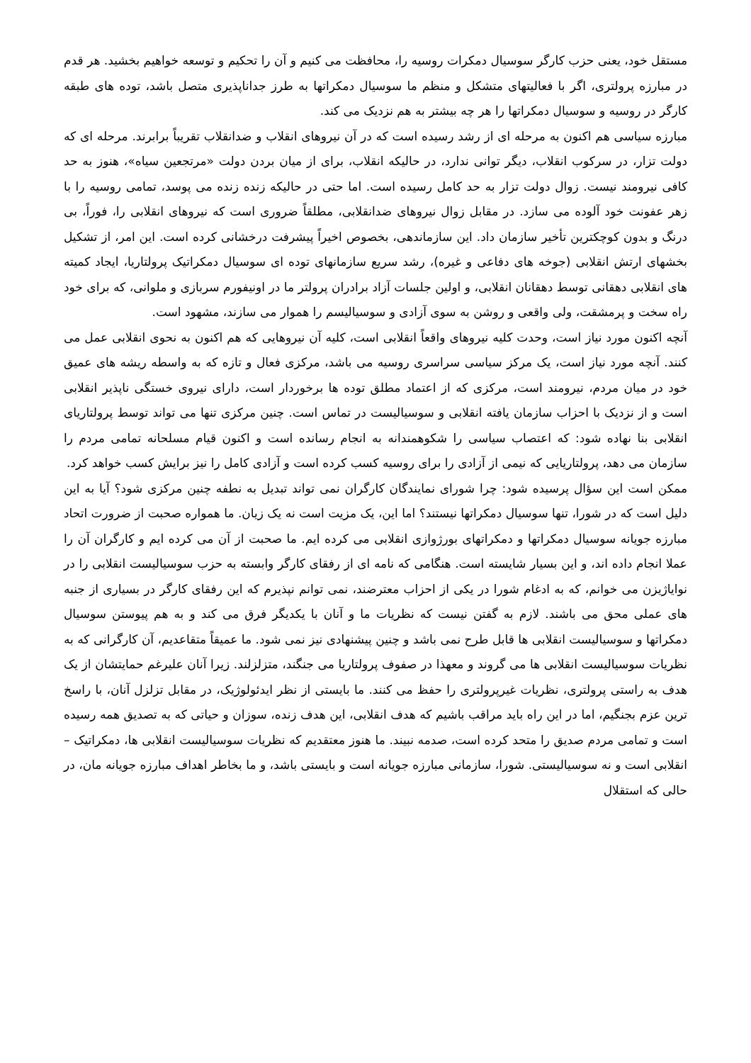مستقل خود، یعنی حزب کارگر سوسیال دمکرات روسیه را، محافظت می کنیم و آن را تحکیم و توسعه خواهیم بخشید. هر قدم در مبارزه پرولتری، اگر با فعالیتهای متشکل و منظم ما سوسیال دمکراتها به طرز جداناپذیری متصل باشد، توده های طبقه کارگر در روسیه و سوسیال دمکراتها را هر چه بیشتر به هم نزدیک می کند.
مبارزه سیاسی هم اکنون به مرحله ای از رشد رسیده است که در آن نیروهای انقلاب و ضدانقلاب تقریباً برابرند. مرحله ای که دولت تزار، در سرکوب انقلاب، دیگر توانی ندارد، در حالیکه انقلاب، برای از میان بردن دولت «مرتجعین سیاه»، هنوز به حد کافی نیرومند نیست. زوال دولت تزار به حد کامل رسیده است. اما حتی در حالیکه زنده زنده می پوسد، تمامی روسیه را با زهر عفونت خود آلوده می سازد. در مقابل زوال نیروهای ضدانقلابی، مطلقاً ضروری است که نیروهای انقلابی را، فوراً، بی درنگ و بدون کوچکترین تأخیر سازمان داد. این سازماندهی، بخصوص اخیراً پیشرفت درخشانی کرده است. این امر، از تشکیل بخشهای ارتش انقلابی (جوخه های دفاعی و غیره)، رشد سریع سازمانهای توده ای سوسیال دمکراتیک پرولتاریا، ایجاد کمیته های انقلابی دهقانی توسط دهقانان انقلابی، و اولین جلسات آزاد برادران پرولتر ما در اونیفورم سربازی و ملوانی، که برای خود راه سخت و پرمشقت، ولی واقعی و روشن به سوی آزادی و سوسیالیسم را هموار می سازند، مشهود است.
آنچه اکنون مورد نیاز است، وحدت کلیه نیروهای واقعاً انقلابی است، کلیه آن نیروهایی که هم اکنون به نحوی انقلابی عمل می کنند. آنچه مورد نیاز است، یک مرکز سیاسی سراسری روسیه می باشد، مرکزی فعال و تازه که به واسطه ریشه های عمیق خود در میان مردم، نیرومند است، مرکزی که از اعتماد مطلق توده ها برخوردار است، دارای نیروی خستگی ناپذیر انقلابی است و از نزدیک با احزاب سازمان یافته انقلابی و سوسیالیست در تماس است. چنین مرکزی تنها می تواند توسط پرولتاریای انقلابی بنا نهاده شود: که اعتصاب سیاسی را شکوهمندانه به انجام رسانده است و اکنون قیام مسلحانه تمامی مردم را سازمان می دهد، پرولتاریایی که نیمی از آزادی را برای روسیه کسب کرده است و آزادی کامل را نیز برایش کسب خواهد کرد.
ممکن است این سؤال پرسیده شود: چرا شورای نمایندگان کارگران نمی تواند تبدیل به نطفه چنین مرکزی شود؟ آیا به این دلیل است که در شورا، تنها سوسیال دمکراتها نیستند؟ اما این، یک مزیت است نه یک زیان. ما همواره صحبت از ضرورت اتحاد مبارزه جویانه سوسیال دمکراتها و دمکراتهای بورژوازی انقلابی می کرده ایم. ما صحبت از آن می کرده ایم و کارگران آن را عملا انجام داده اند، و این بسیار شایسته است. هنگامی که نامه ای از رفقای کارگر وابسته به حزب سوسیالیست انقلابی را در نوایاژیزن می خوانم، که به ادغام شورا در یکی از احزاب معترضند، نمی توانم نپذیرم که این رفقای کارگر در بسیاری از جنبه های عملی محق می باشند. لازم به گفتن نیست که نظریات ما و آنان با یکدیگر فرق می کند و به هم پیوستن سوسیال دمکراتها و سوسیالیست انقلابی ها قابل طرح نمی باشد و چنین پیشنهادی نیز نمی شود. ما عمیقاً متقاعدیم، آن کارگرانی که به نظریات سوسیالیست انقلابی ها می گروند و معهذا در صفوف پرولتاریا می جنگند، متزلزلند. زیرا آنان علیرغم حمایتشان از یک هدف به راستی پرولتری، نظریات غیرپرولتری را حفظ می کنند. ما بایستی از نظر ایدئولوژیک، در مقابل تزلزل آنان، با راسخ ترین عزم بجنگیم، اما در این راه باید مراقب باشیم که هدف انقلابی، این هدف زنده، سوزان و حیاتی که به تصدیق همه رسیده است و تمامی مردم صدیق را متحد کرده است، صدمه نبیند. ما هنوز معتقدیم که نظریات سوسیالیست انقلابی ها، دمکراتیک – انقلابی است و نه سوسیالیستی. شورا، سازمانی مبارزه جویانه است و بایستی باشد، و ما بخاطر اهداف مبارزه جویانه مان، در حالی که استقلال